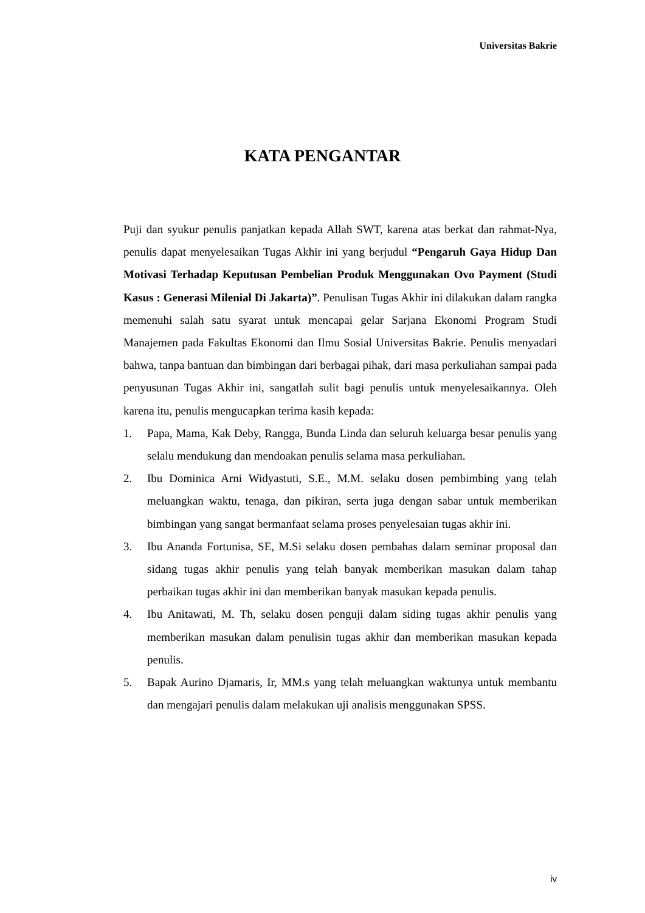Universitas Bakrie
KATA PENGANTAR
Puji dan syukur penulis panjatkan kepada Allah SWT, karena atas berkat dan rahmat-Nya, penulis dapat menyelesaikan Tugas Akhir ini yang berjudul “Pengaruh Gaya Hidup Dan Motivasi Terhadap Keputusan Pembelian Produk Menggunakan Ovo Payment (Studi Kasus : Generasi Milenial Di Jakarta)”. Penulisan Tugas Akhir ini dilakukan dalam rangka memenuhi salah satu syarat untuk mencapai gelar Sarjana Ekonomi Program Studi Manajemen pada Fakultas Ekonomi dan Ilmu Sosial Universitas Bakrie. Penulis menyadari bahwa, tanpa bantuan dan bimbingan dari berbagai pihak, dari masa perkuliahan sampai pada penyusunan Tugas Akhir ini, sangatlah sulit bagi penulis untuk menyelesaikannya. Oleh karena itu, penulis mengucapkan terima kasih kepada:
1. Papa, Mama, Kak Deby, Rangga, Bunda Linda dan seluruh keluarga besar penulis yang selalu mendukung dan mendoakan penulis selama masa perkuliahan.
2. Ibu Dominica Arni Widyastuti, S.E., M.M. selaku dosen pembimbing yang telah meluangkan waktu, tenaga, dan pikiran, serta juga dengan sabar untuk memberikan bimbingan yang sangat bermanfaat selama proses penyelesaian tugas akhir ini.
3. Ibu Ananda Fortunisa, SE, M.Si selaku dosen pembahas dalam seminar proposal dan sidang tugas akhir penulis yang telah banyak memberikan masukan dalam tahap perbaikan tugas akhir ini dan memberikan banyak masukan kepada penulis.
4. Ibu Anitawati, M. Th, selaku dosen penguji dalam siding tugas akhir penulis yang memberikan masukan dalam penulisin tugas akhir dan memberikan masukan kepada penulis.
5. Bapak Aurino Djamaris, Ir, MM.s yang telah meluangkan waktunya untuk membantu dan mengajari penulis dalam melakukan uji analisis menggunakan SPSS.
iv